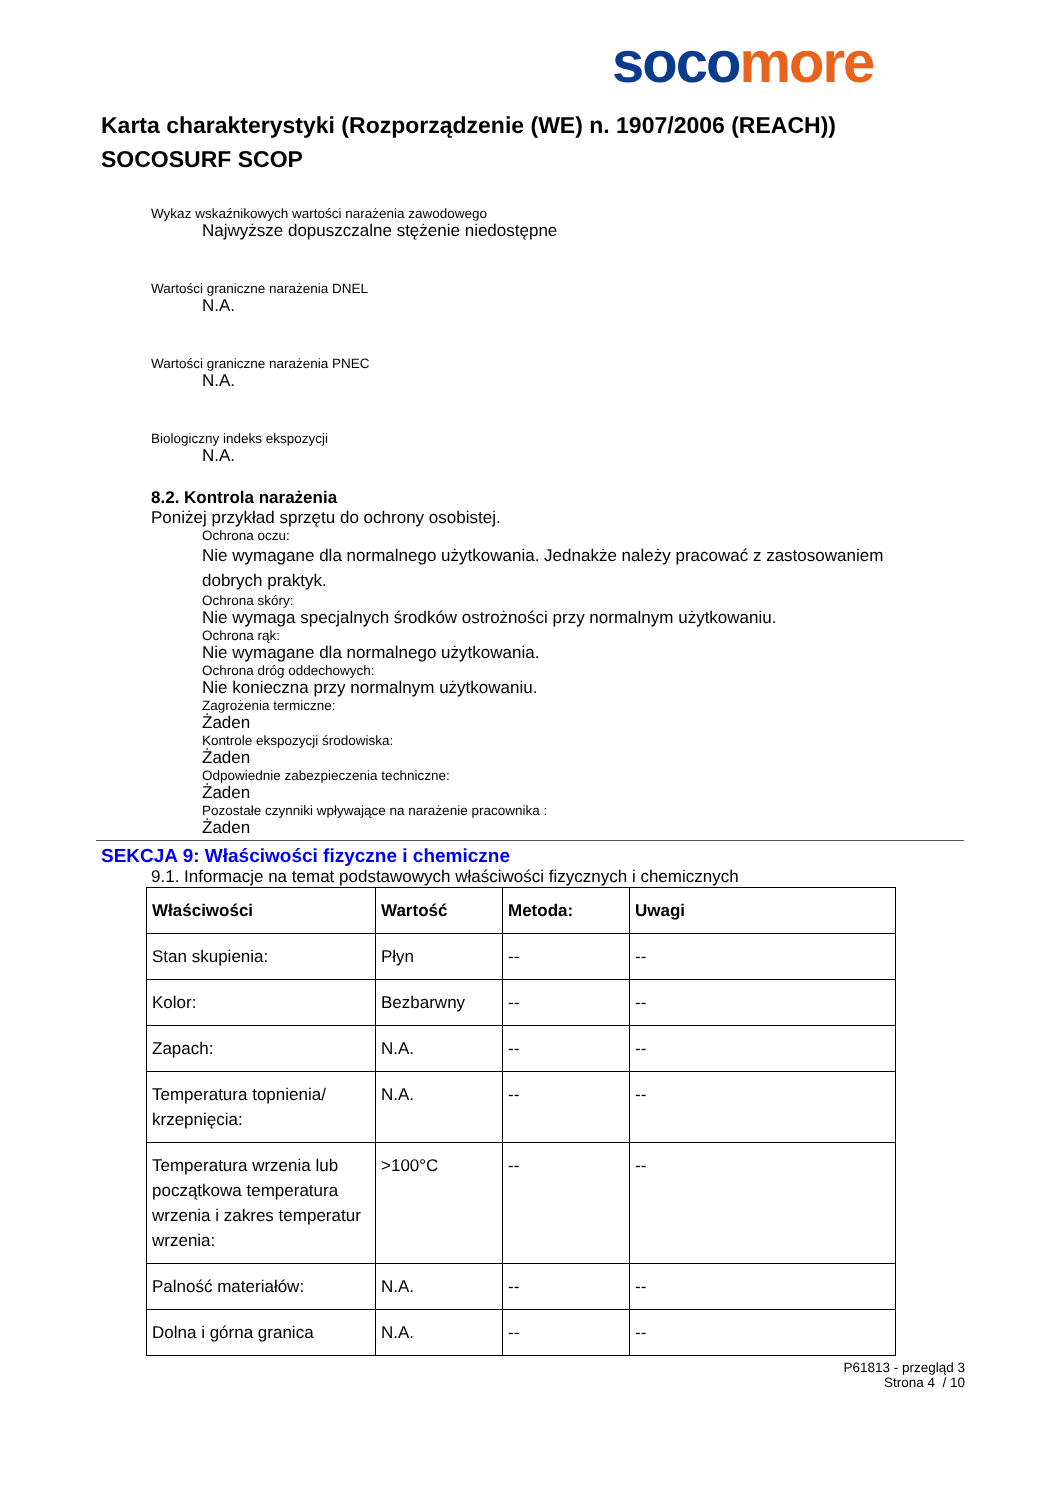soco more
Karta charakterystyki (Rozporządzenie (WE) n. 1907/2006 (REACH))
SOCOSURF SCOP
Wykaz wskaźnikowych wartości narażenia zawodowego
Najwyższe dopuszczalne stężenie niedostępne
Wartości graniczne narażenia DNEL
N.A.
Wartości graniczne narażenia PNEC
N.A.
Biologiczny indeks ekspozycji
N.A.
8.2. Kontrola narażenia
Poniżej przykład sprzętu do ochrony osobistej.
Ochrona oczu:
Nie wymagane dla normalnego użytkowania. Jednakże należy pracować z zastosowaniem
dobrych praktyk.
Ochrona skóry:
Nie wymaga specjalnych środków ostrożności przy normalnym użytkowaniu.
Ochrona rąk:
Nie wymagane dla normalnego użytkowania.
Ochrona dróg oddechowych:
Nie konieczna przy normalnym użytkowaniu.
Zagrożenia termiczne:
Żaden
Kontrole ekspozycji środowiska:
Żaden
Odpowiednie zabezpieczenia techniczne:
Żaden
Pozostałe czynniki wpływające na narażenie pracownika :
Żaden
SEKCJA 9: Właściwości fizyczne i chemiczne
9.1. Informacje na temat podstawowych właściwości fizycznych i chemicznych
| Właściwości | Wartość | Metoda: | Uwagi |
| --- | --- | --- | --- |
| Stan skupienia: | Płyn | -- | -- |
| Kolor: | Bezbarwny | -- | -- |
| Zapach: | N.A. | -- | -- |
| Temperatura topnienia/ krzepnięcia: | N.A. | -- | -- |
| Temperatura wrzenia lub początkowa temperatura wrzenia i zakres temperatur wrzenia: | >100°C | -- | -- |
| Palność materiałów: | N.A. | -- | -- |
| Dolna i górna granica | N.A. | -- | -- |
P61813 - przegląd 3
Strona 4 / 10